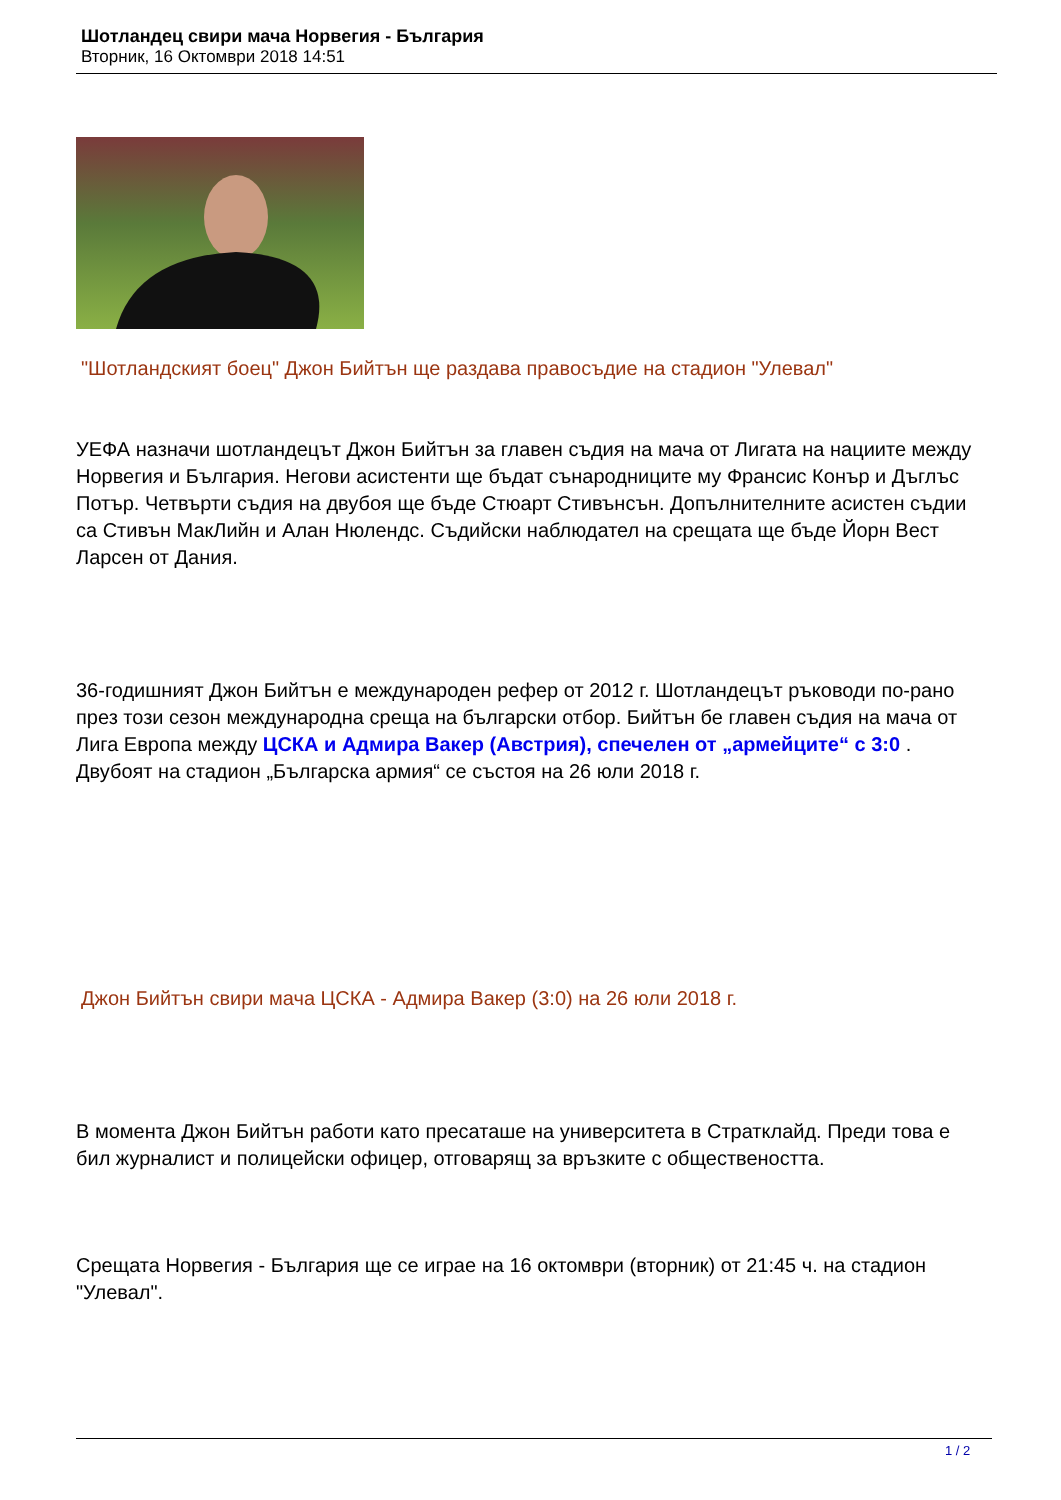Шотландец свири мача Норвегия - България
Вторник, 16 Октомври 2018 14:51
"Шотландският боец" Джон Бийтън ще раздава правосъдие на стадион "Улевал"
УЕФА назначи шотландецът Джон Бийтън за главен съдия на мача от Лигата на нациите между Норвегия и България. Негови асистенти ще бъдат сънародниците му Франсис Конър и Дъглъс Потър. Четвърти съдия на двубоя ще бъде Стюарт Стивънсън. Допълнителните асистен съдии са Стивън МакЛийн и Алан Нюлендс. Съдийски наблюдател на срещата ще бъде Йорн Вест Ларсен от Дания.
36-годишният Джон Бийтън е международен рефер от 2012 г. Шотландецът ръководи по-рано през този сезон международна среща на български отбор. Бийтън бе главен съдия на мача от Лига Европа между ЦСКА и Адмира Вакер (Австрия), спечелен от „армейците“ с 3:0 . Двубоят на стадион „Българска армия“ се състоя на 26 юли 2018 г.
Джон Бийтън свири мача ЦСКА - Адмира Вакер (3:0) на 26 юли 2018 г.
В момента Джон Бийтън работи като пресаташе на университета в Стратклайд. Преди това е бил журналист и полицейски офицер, отговарящ за връзките с обществеността.
Срещата Норвегия - България ще се играе на 16 октомври (вторник) от 21:45 ч. на стадион "Улевал".
1 / 2